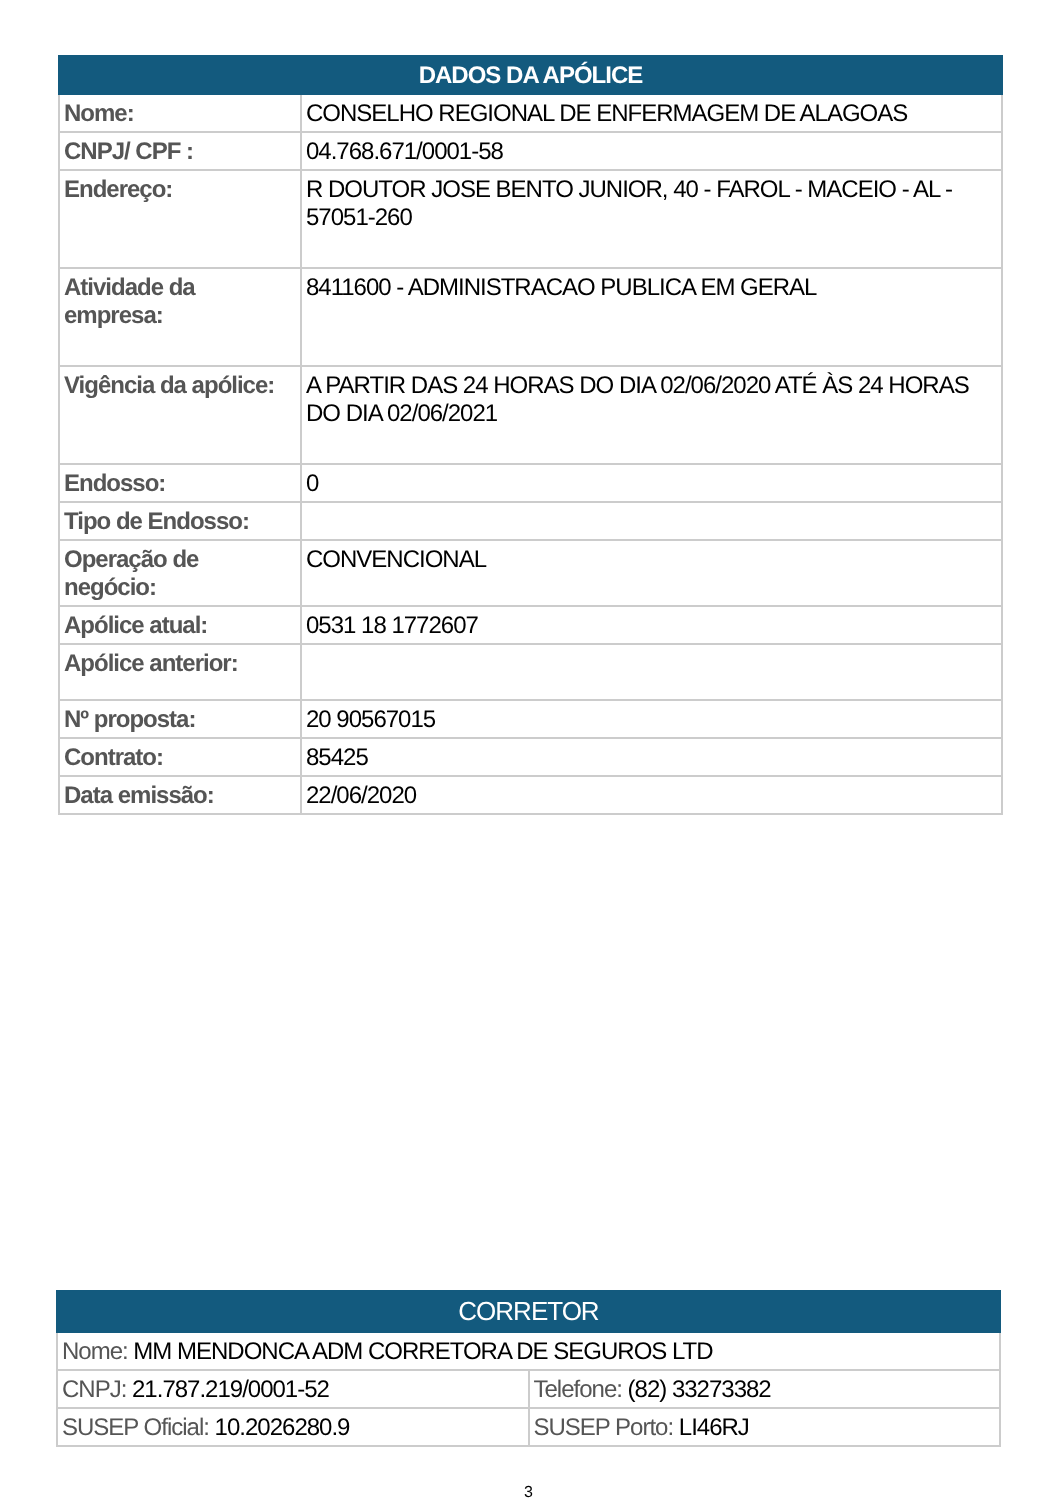| DADOS DA APÓLICE | |
| --- | --- |
| Nome: | CONSELHO REGIONAL DE ENFERMAGEM DE ALAGOAS |
| CNPJ/ CPF : | 04.768.671/0001-58 |
| Endereço: | R DOUTOR JOSE BENTO JUNIOR, 40 - FAROL - MACEIO - AL - 57051-260 |
| Atividade da empresa: | 8411600 - ADMINISTRACAO PUBLICA EM GERAL |
| Vigência da apólice: | A PARTIR DAS 24 HORAS DO DIA 02/06/2020 ATÉ ÀS 24 HORAS DO DIA 02/06/2021 |
| Endosso: | 0 |
| Tipo de Endosso: | |
| Operação de negócio: | CONVENCIONAL |
| Apólice atual: | 0531 18 1772607 |
| Apólice anterior: | |
| Nº proposta: | 20 90567015 |
| Contrato: | 85425 |
| Data emissão: | 22/06/2020 |
| CORRETOR | |
| --- | --- |
| Nome: MM MENDONCA ADM CORRETORA DE SEGUROS LTD | |
| CNPJ: 21.787.219/0001-52 | Telefone: (82) 33273382 |
| SUSEP Oficial: 10.2026280.9 | SUSEP Porto: LI46RJ |
3